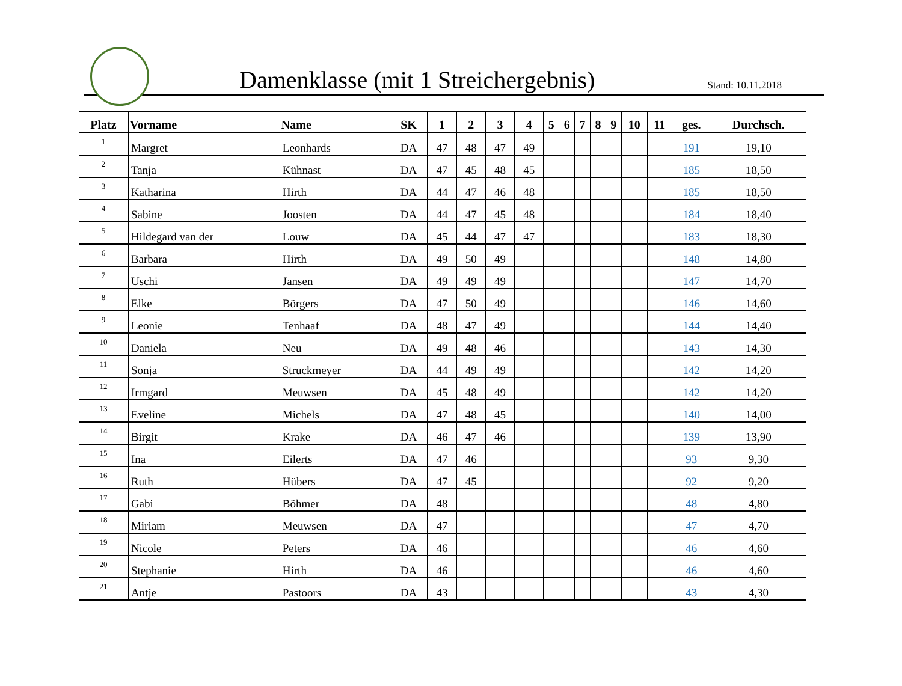Damenklasse (mit 1 Streichergebnis)
Stand: 10.11.2018
| Platz | Vorname | Name | SK | 1 | 2 | 3 | 4 | 5 | 6 | 7 | 8 | 9 | 10 | 11 | ges. | Durchsch. |
| --- | --- | --- | --- | --- | --- | --- | --- | --- | --- | --- | --- | --- | --- | --- | --- | --- |
| 1 | Margret | Leonhards | DA | 47 | 48 | 47 | 49 | | | | | | | | 191 | 19,10 |
| 2 | Tanja | Kühnast | DA | 47 | 45 | 48 | 45 | | | | | | | | 185 | 18,50 |
| 3 | Katharina | Hirth | DA | 44 | 47 | 46 | 48 | | | | | | | | 185 | 18,50 |
| 4 | Sabine | Joosten | DA | 44 | 47 | 45 | 48 | | | | | | | | 184 | 18,40 |
| 5 | Hildegard van der | Louw | DA | 45 | 44 | 47 | 47 | | | | | | | | 183 | 18,30 |
| 6 | Barbara | Hirth | DA | 49 | 50 | 49 | | | | | | | | | 148 | 14,80 |
| 7 | Uschi | Jansen | DA | 49 | 49 | 49 | | | | | | | | | 147 | 14,70 |
| 8 | Elke | Börgers | DA | 47 | 50 | 49 | | | | | | | | | 146 | 14,60 |
| 9 | Leonie | Tenhaaf | DA | 48 | 47 | 49 | | | | | | | | | 144 | 14,40 |
| 10 | Daniela | Neu | DA | 49 | 48 | 46 | | | | | | | | | 143 | 14,30 |
| 11 | Sonja | Struckmeyer | DA | 44 | 49 | 49 | | | | | | | | | 142 | 14,20 |
| 12 | Irmgard | Meuwsen | DA | 45 | 48 | 49 | | | | | | | | | 142 | 14,20 |
| 13 | Eveline | Michels | DA | 47 | 48 | 45 | | | | | | | | | 140 | 14,00 |
| 14 | Birgit | Krake | DA | 46 | 47 | 46 | | | | | | | | | 139 | 13,90 |
| 15 | Ina | Eilerts | DA | 47 | 46 | | | | | | | | | | 93 | 9,30 |
| 16 | Ruth | Hübers | DA | 47 | 45 | | | | | | | | | | 92 | 9,20 |
| 17 | Gabi | Böhmer | DA | 48 | | | | | | | | | | | 48 | 4,80 |
| 18 | Miriam | Meuwsen | DA | 47 | | | | | | | | | | | 47 | 4,70 |
| 19 | Nicole | Peters | DA | 46 | | | | | | | | | | | 46 | 4,60 |
| 20 | Stephanie | Hirth | DA | 46 | | | | | | | | | | | 46 | 4,60 |
| 21 | Antje | Pastoors | DA | 43 | | | | | | | | | | | 43 | 4,30 |